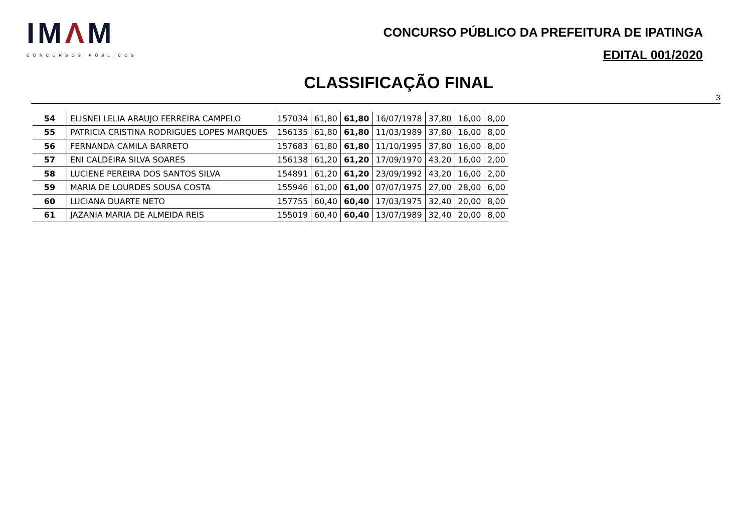IMΛM
CONCURSOS PÚBLICOS
CONCURSO PÚBLICO DA PREFEITURA DE IPATINGA
EDITAL 001/2020
CLASSIFICAÇÃO FINAL
3
| 54 | ELISNEI LELIA ARAUJO FERREIRA CAMPELO | 157034 | 61,80 | 61,80 | 16/07/1978 | 37,80 | 16,00 | 8,00 |
| 55 | PATRICIA CRISTINA RODRIGUES LOPES MARQUES | 156135 | 61,80 | 61,80 | 11/03/1989 | 37,80 | 16,00 | 8,00 |
| 56 | FERNANDA CAMILA BARRETO | 157683 | 61,80 | 61,80 | 11/10/1995 | 37,80 | 16,00 | 8,00 |
| 57 | ENI CALDEIRA SILVA SOARES | 156138 | 61,20 | 61,20 | 17/09/1970 | 43,20 | 16,00 | 2,00 |
| 58 | LUCIENE PEREIRA DOS SANTOS SILVA | 154891 | 61,20 | 61,20 | 23/09/1992 | 43,20 | 16,00 | 2,00 |
| 59 | MARIA DE LOURDES SOUSA COSTA | 155946 | 61,00 | 61,00 | 07/07/1975 | 27,00 | 28,00 | 6,00 |
| 60 | LUCIANA DUARTE NETO | 157755 | 60,40 | 60,40 | 17/03/1975 | 32,40 | 20,00 | 8,00 |
| 61 | JAZANIA MARIA DE ALMEIDA REIS | 155019 | 60,40 | 60,40 | 13/07/1989 | 32,40 | 20,00 | 8,00 |